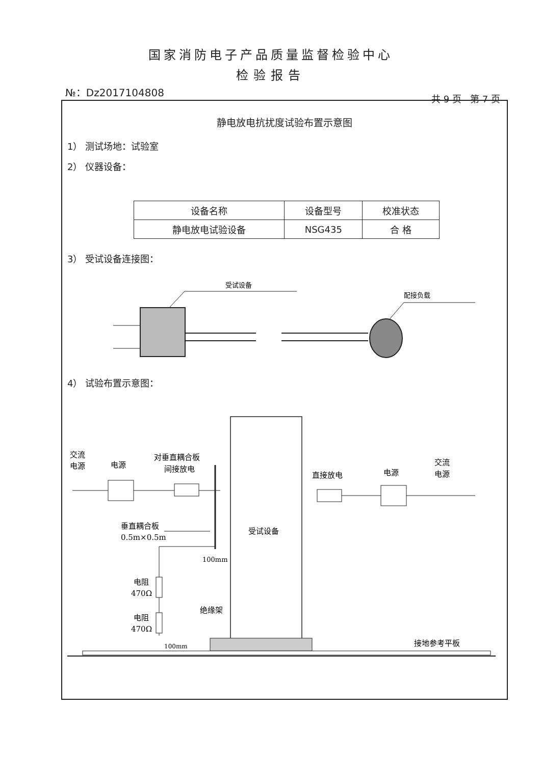国家消防电子产品质量监督检验中心
检验报告
№：Dz2017104808
共 9 页 第 7 页
静电放电抗扰度试验布置示意图
1） 测试场地：试验室
2） 仪器设备：
| 设备名称 | 设备型号 | 校准状态 |
| 静电放电试验设备 | NSG435 | 合 格 |
3） 受试设备连接图：
受试设备
配接负载
4） 试验布置示意图：
受试设备
交流
电源
电源
对垂直耦合板
间接放电
直接放电
电源
交流
电源
垂直耦合板
0.5m×0.5m
100mm
电阻
470Ω
电阻
470Ω
绝缘架
100mm
接地参考平板